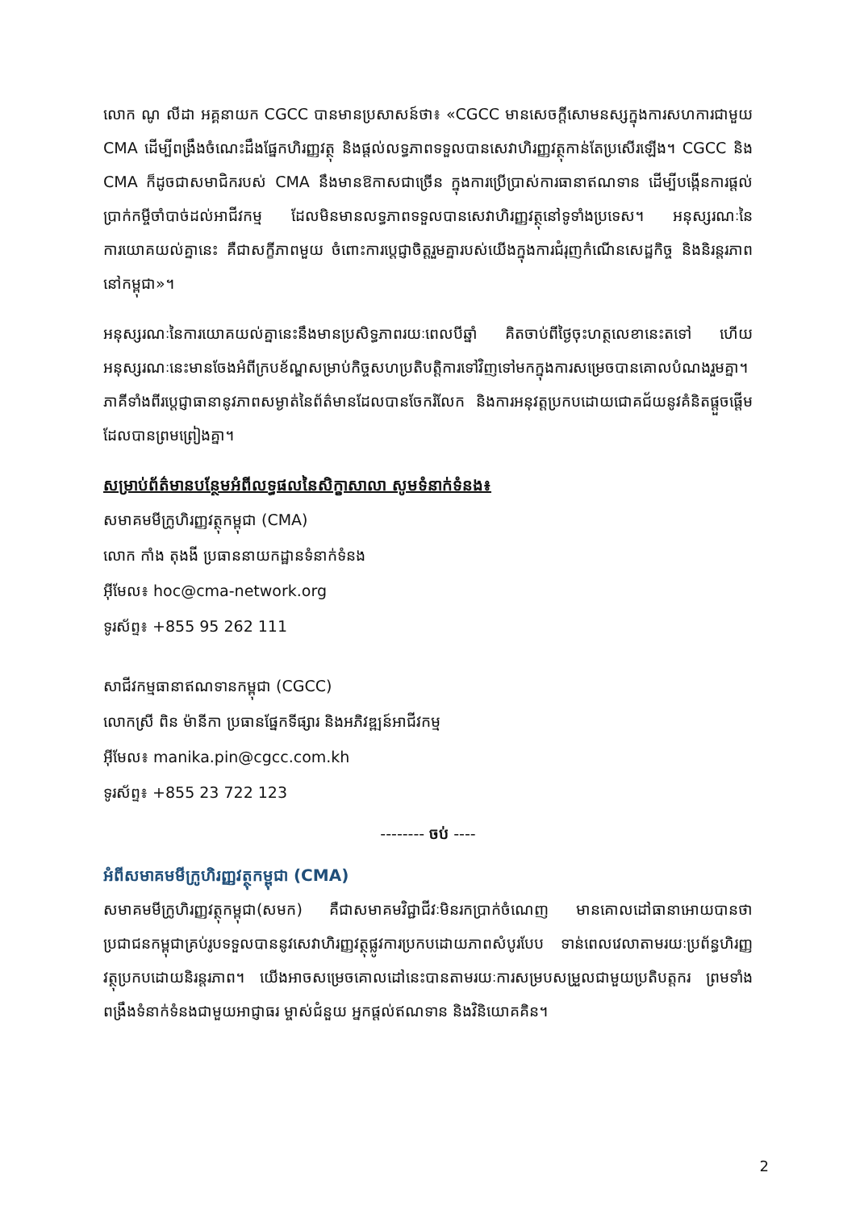លោក ណូ លីដា អគ្គនាយក CGCC បានមានប្រសាសន៍ថា៖ «CGCC មានសេចក្តីសោមនស្សក្នុងការសហការជាមួយ CMA ដើម្បីពង្រឹងចំណេះដឹងផ្នែកហិរញ្ញវត្ថុ និងផ្តល់លទ្ធភាពទទួលបានសេវាហិរញ្ញវត្ថុកាន់តែប្រសើរឡើង។ CGCC និង CMA ក៏ដូចជាសមាជិករបស់ CMA នឹងមានឱកាសជាច្រើន ក្នុងការប្រើប្រាស់ការធានាឥណទាន ដើម្បីបង្កើនការផ្តល់ប្រាក់កម្ចីចាំបាច់ដល់អាជីវកម្ម ដែលមិនមានលទ្ធភាពទទួលបានសេវាហិរញ្ញវត្ថុនៅទូទាំងប្រទេស។ អនុស្សរណៈនៃការយោគយល់គ្នានេះ គឺជាសក្ខីភាពមួយ ចំពោះការប្តេជ្ញាចិត្តរួមគ្នារបស់យើងក្នុងការជំរុញកំណើនសេដ្ឋកិច្ច និងនិរន្តរភាពនៅកម្ពុជា»។
អនុស្សរណៈនៃការយោគយល់គ្នានេះនឹងមានប្រសិទ្ធភាពរយៈពេលបីឆ្នាំ គិតចាប់ពីថ្ងៃចុះហត្ថលេខានេះតទៅ ហើយអនុស្សរណៈនេះមានចែងអំពីក្របខ័ណ្ឌសម្រាប់កិច្ចសហប្រតិបត្តិការទៅវិញទៅមកក្នុងការសម្រេចបានគោលបំណងរួមគ្នា។ ភាគីទាំងពីរប្តេជ្ញាធានានូវភាពសម្ងាត់នៃព័ត៌មានដែលបានចែករំលែក និងការអនុវត្តប្រកបដោយជោគជ័យនូវគំនិតផ្តួចផ្តើមដែលបានព្រមព្រៀងគ្នា។
សម្រាប់ព័ត៌មានបន្ថែមអំពីលទ្ធផលនៃសិក្ខាសាលា សូមទំនាក់ទំនង៖
សមាគមមីក្រូហិរញ្ញវត្ថុកម្ពុជា (CMA)
លោក កាំង តុងងី ប្រធាននាយកដ្ឋានទំនាក់ទំនង
អ៊ីមែល៖ hoc@cma-network.org
ទូរស័ព្ទ៖ +855 95 262 111
សាជីវកម្មធានាឥណទានកម្ពុជា (CGCC)
លោកស្រី ពិន ម៉ានីកា ប្រធានផ្នែកទីផ្សារ និងអភិវឌ្ឍន៍អាជីវកម្ម
អ៊ីមែល៖ manika.pin@cgcc.com.kh
ទូរស័ព្ទ៖ +855 23 722 123
-------- ចប់ ----
អំពីសមាគមមីក្រូហិរញ្ញវត្ថុកម្ពុជា (CMA)
សមាគមមីក្រូហិរញ្ញវត្ថុកម្ពុជា(សមក) គឺជាសមាគមវិជ្ជាជីវៈមិនរកប្រាក់ចំណេញ មានគោលដៅធានាអោយបានថាប្រជាជនកម្ពុជាគ្រប់រូបទទួលបាននូវសេវាហិរញ្ញវត្ថុផ្លូវការប្រកបដោយភាពសំបូរបែប ទាន់ពេលវេលាតាមរយៈប្រព័ន្ធហិរញ្ញវត្ថុប្រកបដោយនិរន្តរភាព។ យើងអាចសម្រេចគោលដៅនេះបានតាមរយៈការសម្របសម្រួលជាមួយប្រតិបត្តករ ព្រមទាំងពង្រឹងទំនាក់ទំនងជាមួយអាជ្ញាធរ ម្ចាស់ជំនួយ អ្នកផ្តល់ឥណទាន និងវិនិយោគគិន។
2